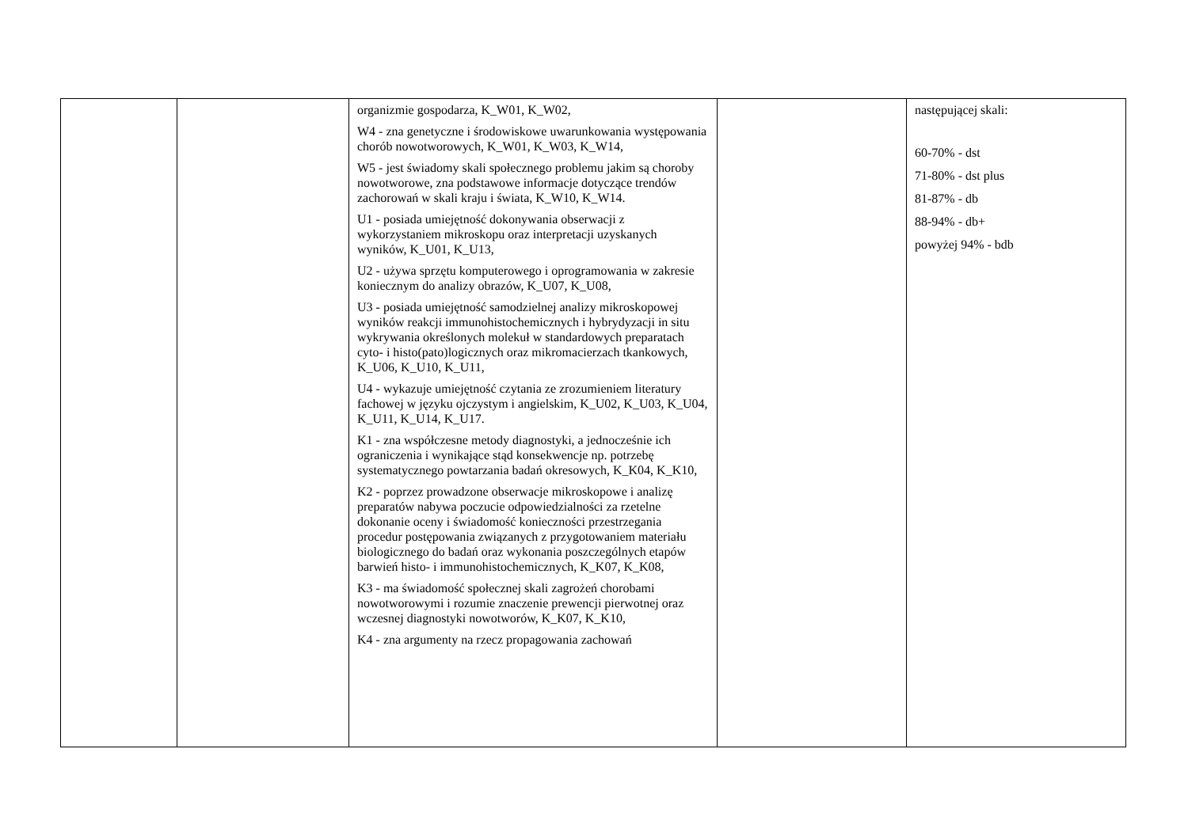| | | organizmie gospodarza, K_W01, K_W02, W4 - zna genetyczne i środowiskowe uwarunkowania występowania chorób nowotworowych, K_W01, K_W03, K_W14, W5 - jest świadomy skali społecznego problemu jakim są choroby nowotworowe, zna podstawowe informacje dotyczące trendów zachorowań w skali kraju i świata, K_W10, K_W14. U1 - posiada umiejętność dokonywania obserwacji z wykorzystaniem mikroskopu oraz interpretacji uzyskanych wyników, K_U01, K_U13, U2 - używa sprzętu komputerowego i oprogramowania w zakresie koniecznym do analizy obrazów, K_U07, K_U08, U3 - posiada umiejętność samodzielnej analizy mikroskopowej wyników reakcji immunohistochemicznych i hybrydyzacji in situ wykrywania określonych molekuł w standardowych preparatach cyto- i histo(pato)logicznych oraz mikromacierzach tkankowych, K_U06, K_U10, K_U11, U4 - wykazuje umiejętność czytania ze zrozumieniem literatury fachowej w języku ojczystym i angielskim, K_U02, K_U03, K_U04, K_U11, K_U14, K_U17. K1 - zna współczesne metody diagnostyki, a jednocześnie ich ograniczenia i wynikające stąd konsekwencje np. potrzebę systematycznego powtarzania badań okresowych, K_K04, K_K10, K2 - poprzez prowadzone obserwacje mikroskopowe i analizę preparatów nabywa poczucie odpowiedzialności za rzetelne dokonanie oceny i świadomość konieczności przestrzegania procedur postępowania związanych z przygotowaniem materiału biologicznego do badań oraz wykonania poszczególnych etapów barwień histo- i immunohistochemicznych, K_K07, K_K08, K3 - ma świadomość społecznej skali zagrożeń chorobami nowotworowymi i rozumie znaczenie prewencji pierwotnej oraz wczesnej diagnostyki nowotworów, K_K07, K_K10, K4 - zna argumenty na rzecz propagowania zachowań | | następującej skali: 60-70% - dst 71-80% - dst plus 81-87% - db 88-94% - db+ powyżej 94% - bdb |